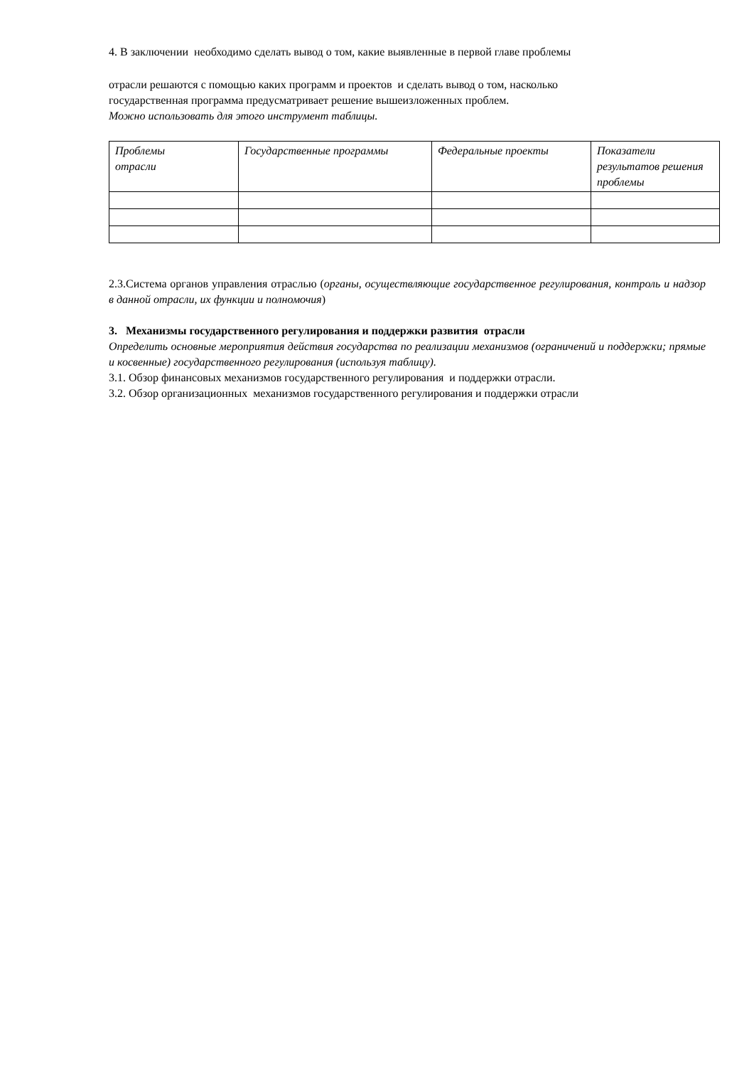4. В заключении необходимо сделать вывод о том, какие выявленные в первой главе проблемы
отрасли решаются с помощью каких программ и проектов и сделать вывод о том, насколько
государственная программа предусматривает решение вышеизложенных проблем.
Можно использовать для этого инструмент таблицы.
| Проблемы отрасли | Государственные программы | Федеральные проекты | Показатели результатов решения проблемы |
2.3.Система органов управления отраслью (органы, осуществляющие государственное регулирования, контроль и надзор в данной отрасли, их функции и полномочия)
3. Механизмы государственного регулирования и поддержки развития отрасли
Определить основные мероприятия действия государства по реализации механизмов (ограничений и поддержки; прямые и косвенные) государственного регулирования (используя таблицу).
3.1. Обзор финансовых механизмов государственного регулирования и поддержки отрасли.
3.2. Обзор организационных механизмов государственного регулирования и поддержки отрасли